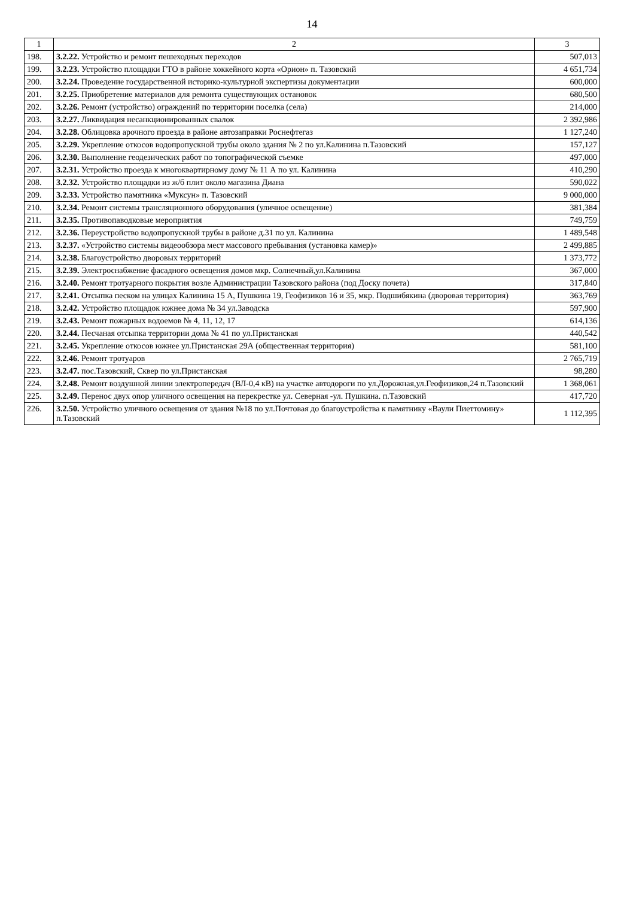14
| 1 | 2 | 3 |
| --- | --- | --- |
| 198. | 3.2.22. Устройство и ремонт пешеходных переходов | 507,013 |
| 199. | 3.2.23. Устройство площадки ГТО в районе хоккейного корта «Орион» п. Тазовский | 4 651,734 |
| 200. | 3.2.24. Проведение государственной историко-культурной экспертизы документации | 600,000 |
| 201. | 3.2.25. Приобретение материалов для ремонта существующих остановок | 680,500 |
| 202. | 3.2.26. Ремонт (устройство) ограждений по территории поселка (села) | 214,000 |
| 203. | 3.2.27. Ликвидация несанкционированных свалок | 2 392,986 |
| 204. | 3.2.28. Облицовка арочного проезда в районе автозаправки Роснефтегаз | 1 127,240 |
| 205. | 3.2.29. Укрепление откосов водопропускной трубы около здания № 2 по ул.Калинина п.Тазовский | 157,127 |
| 206. | 3.2.30. Выполнение геодезических работ по топографической съемке | 497,000 |
| 207. | 3.2.31. Устройство проезда к многоквартирному дому № 11 А по ул. Калинина | 410,290 |
| 208. | 3.2.32. Устройство площадки из ж/б плит около магазина Диана | 590,022 |
| 209. | 3.2.33. Устройство памятника «Муксун» п. Тазовский | 9 000,000 |
| 210. | 3.2.34. Ремонт системы трансляционного оборудования (уличное освещение) | 381,384 |
| 211. | 3.2.35. Противопаводковые мероприятия | 749,759 |
| 212. | 3.2.36. Переустройство водопропускной трубы в районе д.31 по ул. Калинина | 1 489,548 |
| 213. | 3.2.37. «Устройство системы видеообзора мест массового пребывания (установка камер)» | 2 499,885 |
| 214. | 3.2.38. Благоустройство дворовых территорий | 1 373,772 |
| 215. | 3.2.39. Электроснабжение фасадного освещения домов мкр. Солнечный,ул.Калинина | 367,000 |
| 216. | 3.2.40. Ремонт тротуарного покрытия возле Администрации Тазовского района (под Доску почета) | 317,840 |
| 217. | 3.2.41. Отсыпка песком на улицах Калинина 15 А, Пушкина 19, Геофизиков 16 и 35, мкр. Подшибякина (дворовая территория) | 363,769 |
| 218. | 3.2.42. Устройство площадок южнее дома № 34 ул.Заводска | 597,900 |
| 219. | 3.2.43. Ремонт пожарных водоемов № 4, 11, 12, 17 | 614,136 |
| 220. | 3.2.44. Песчаная отсыпка территории дома № 41 по ул.Пристанская | 440,542 |
| 221. | 3.2.45. Укрепление откосов южнее ул.Пристанская 29А (общественная территория) | 581,100 |
| 222. | 3.2.46. Ремонт тротуаров | 2 765,719 |
| 223. | 3.2.47. пос.Тазовский, Сквер по ул.Пристанская | 98,280 |
| 224. | 3.2.48. Ремонт воздушной линии электропередач (ВЛ-0,4 кВ) на участке автодороги по ул.Дорожная,ул.Геофизиков,24 п.Тазовский | 1 368,061 |
| 225. | 3.2.49. Перенос двух опор уличного освещения на перекрестке ул. Северная -ул. Пушкина. п.Тазовский | 417,720 |
| 226. | 3.2.50. Устройство уличного освещения от здания №18 по ул.Почтовая до благоустройства к памятнику «Ваули Пиеттомину» п.Тазовский | 1 112,395 |